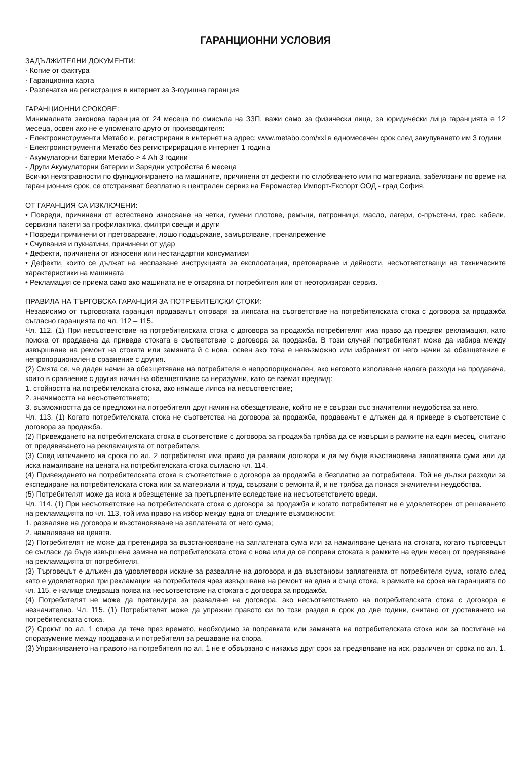ГАРАНЦИОННИ УСЛОВИЯ
ЗАДЪЛЖИТЕЛНИ ДОКУМЕНТИ:
· Копие от фактура
· Гаранционна карта
· Разпечатка на регистрация в интернет за 3-годишна гаранция
ГАРАНЦИОННИ СРОКОВЕ:
Минималната законова гаранция от 24 месеца по смисъла на ЗЗП, важи само за физически лица, за юридически лица гаранцията е 12 месеца, освен ако не е упоменато друго от производителя:
- Електроинструменти Метабо и, регистрирани в интернет на адрес: www.metabo.com/xxl в едномесечен срок след закупуването им 3 години
- Електроинструменти Метабо без регистририрация в интернет 1 година
- Акумулаторни батерии Метабо > 4 Ah 3 години
- Други Акумулаторни батерии и Зарядни устройства 6 месеца
Всички неизправности по функционирането на машините, причинени от дефекти по сглобяването или по материала, забелязани по време на гаранционния срок, се отстраняват безплатно в централен сервиз на Евромастер Импорт-Експорт ООД - град София.
ОТ ГАРАНЦИЯ СА ИЗКЛЮЧЕНИ:
• Повреди, причинени от естествено износване на четки, гумени плотове, ремъци, патронници, масло, лагери, о-пръстени, грес, кабели, сервизни пакети за профилактика, филтри свещи и други
• Повреди причинени от претоварване, лошо поддържане, замърсяване, пренапрежение
• Счупвания и пукнатини, причинени от удар
• Дефекти, причинени от износени или нестандартни консумативи
• Дефекти, които се дължат на неспазване инструкцията за експлоатация, претоварване и дейности, несъответстващи на техническите характеристики на машината
• Рекламация се приема само ако машината не е отваряна от потребителя или от неоторизиран сервиз.
ПРАВИЛА НА ТЪРГОВСКА ГАРАНЦИЯ ЗА ПОТРЕБИТЕЛСКИ СТОКИ:
Независимо от търговската гаранция продавачът отговаря за липсата на съответствие на потребителската стока с договора за продажба съгласно гаранцията по чл. 112 – 115.
Чл. 112. (1) При несъответствие на потребителската стока с договора за продажба потребителят има право да предяви рекламация, като поиска от продавача да приведе стоката в съответствие с договора за продажба. В този случай потребителят може да избира между извършване на ремонт на стоката или замяната й с нова, освен ако това е невъзможно или избраният от него начин за обезщетение е непропорционален в сравнение с другия.
(2) Смята се, че даден начин за обезщетяване на потребителя е непропорционален, ако неговото използване налага разходи на продавача, които в сравнение с другия начин на обезщетяване са неразумни, като се вземат предвид:
1. стойността на потребителската стока, ако нямаше липса на несъответствие;
2. значимостта на несъответствието;
3. възможността да се предложи на потребителя друг начин на обезщетяване, който не е свързан със значителни неудобства за него.
Чл. 113. (1) Когато потребителската стока не съответства на договора за продажба, продавачът е длъжен да я приведе в съответствие с договора за продажба.
(2) Привеждането на потребителската стока в съответствие с договора за продажба трябва да се извърши в рамките на един месец, считано от предявяването на рекламацията от потребителя.
(3) След изтичането на срока по ал. 2 потребителят има право да развали договора и да му бъде възстановена заплатената сума или да иска намаляване на цената на потребителската стока съгласно чл. 114.
(4) Привеждането на потребителската стока в съответствие с договора за продажба е безплатно за потребителя. Той не дължи разходи за експедиране на потребителската стока или за материали и труд, свързани с ремонта й, и не трябва да понася значителни неудобства.
(5) Потребителят може да иска и обезщетение за претърпените вследствие на несъответствието вреди.
Чл. 114. (1) При несъответствие на потребителската стока с договора за продажба и когато потребителят не е удовлетворен от решаването на рекламацията по чл. 113, той има право на избор между една от следните възможности:
1. разваляне на договора и възстановяване на заплатената от него сума;
2. намаляване на цената.
(2) Потребителят не може да претендира за възстановяване на заплатената сума или за намаляване цената на стоката, когато търговецът се съгласи да бъде извършена замяна на потребителската стока с нова или да се поправи стоката в рамките на един месец от предявяване на рекламацията от потребителя.
(3) Търговецът е длъжен да удовлетвори искане за разваляне на договора и да възстанови заплатената от потребителя сума, когато след като е удовлетворил три рекламации на потребителя чрез извършване на ремонт на една и съща стока, в рамките на срока на гаранцията по чл. 115, е налице следваща поява на несъответствие на стоката с договора за продажба.
(4) Потребителят не може да претендира за разваляне на договора, ако несъответствието на потребителската стока с договора е незначително. Чл. 115. (1) Потребителят може да упражни правото си по този раздел в срок до две години, считано от доставянето на потребителската стока.
(2) Срокът по ал. 1 спира да тече през времето, необходимо за поправката или замяната на потребителската стока или за постигане на споразумение между продавача и потребителя за решаване на спора.
(3) Упражняването на правото на потребителя по ал. 1 не е обвързано с никакъв друг срок за предявяване на иск, различен от срока по ал. 1.